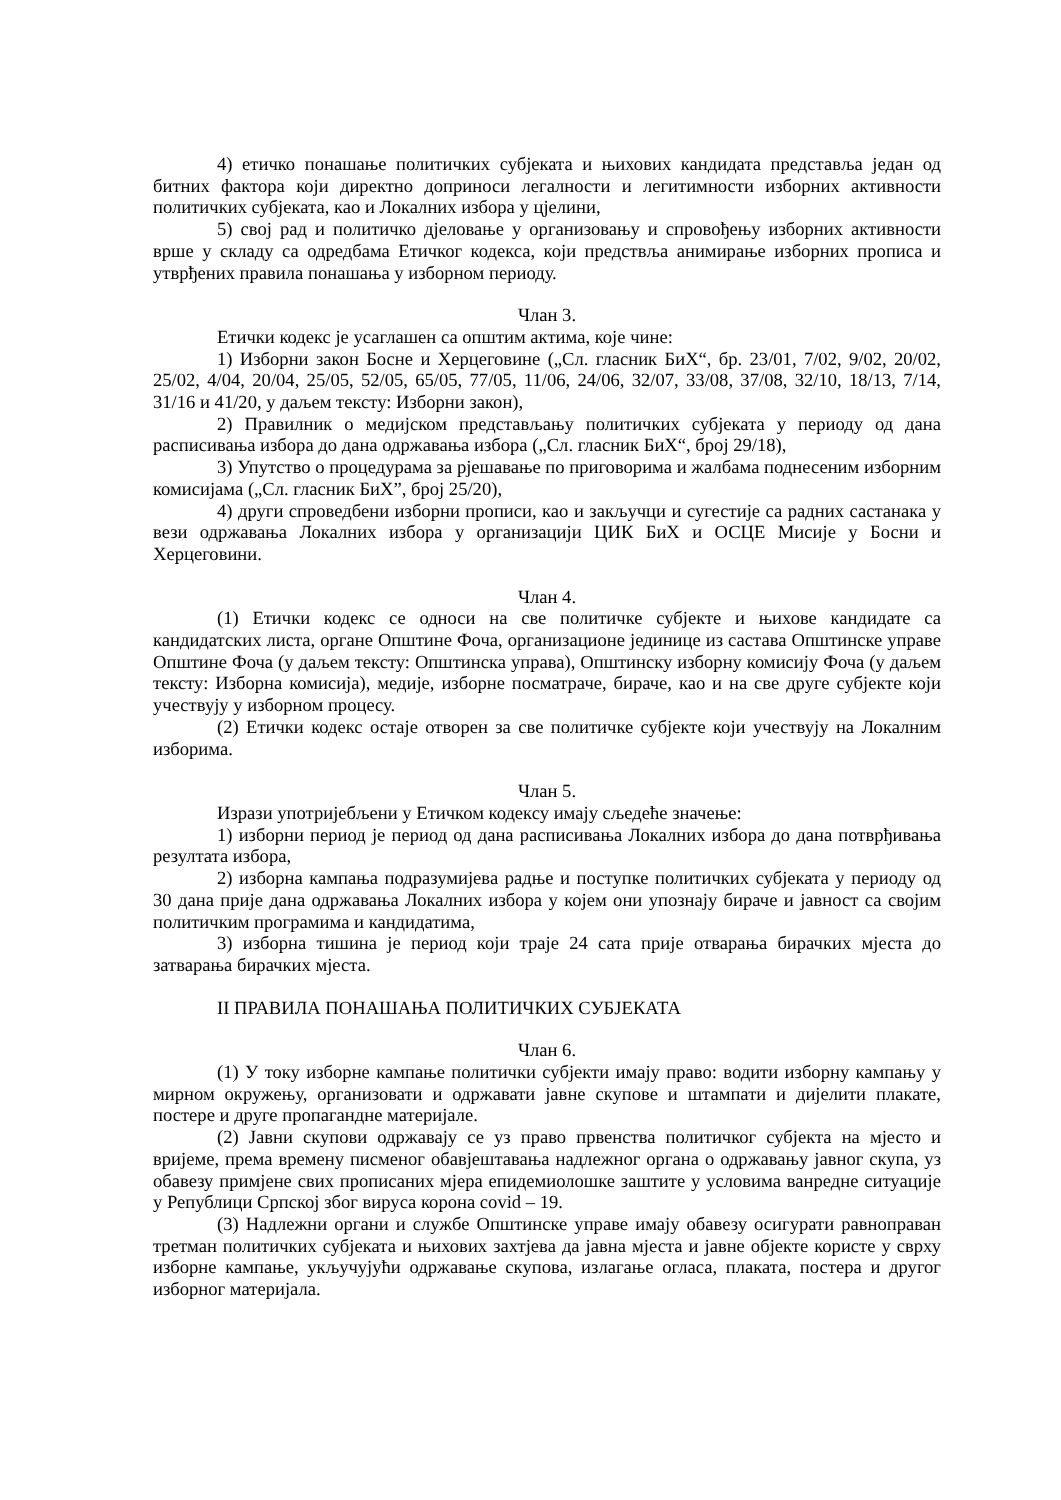4) етичко понашање политичких субјеката и њихових кандидата представља један од битних фактора који директно доприноси легалности и легитимности изборних активности политичких субјеката, као и Локалних избора у цјелини,
5) свој рад и политичко дјеловање у организовању и спровођењу изборних активности врше у складу са одредбама Етичког кодекса, који предствља анимирање изборних прописа и утврђених правила понашања у изборном периоду.
Члан 3.
Етички кодекс је усаглашен са општим актима, које чине:
1) Изборни закон Босне и Херцеговине („Сл. гласник БиХ“, бр. 23/01, 7/02, 9/02, 20/02, 25/02, 4/04, 20/04, 25/05, 52/05, 65/05, 77/05, 11/06, 24/06, 32/07, 33/08, 37/08, 32/10, 18/13, 7/14, 31/16 и 41/20, у даљем тексту: Изборни закон),
2) Правилник о медијском представљању политичких субјеката у периоду од дана расписивања избора до дана одржавања избора („Сл. гласник БиХ“, број 29/18),
3) Упутство о процедурама за рјешавање по приговорима и жалбама поднесеним изборним комисијама („Сл. гласник БиХ”, број 25/20),
4) други спроведбени изборни прописи, као и закључци и сугестије са радних састанака у вези одржавања Локалних избора у организацији ЦИК БиХ и ОСЦЕ Мисије у Босни и Херцеговини.
Члан 4.
(1) Етички кодекс се односи на све политичке субјекте и њихове кандидате са кандидатских листа, органе Општине Фоча, организационе јединице из састава Општинске управе Општине Фоча (у даљем тексту: Општинска управа), Општинску изборну комисију Фоча (у даљем тексту: Изборна комисија), медије, изборне посматраче, бираче, као и на све друге субјекте који учествују у изборном процесу.
(2) Етички кодекс остаје отворен за све политичке субјекте који учествују на Локалним изборима.
Члан 5.
Изрази употријебљени у Етичком кодексу имају сљедеће значење:
1) изборни период је период од дана расписивања Локалних избора до дана потврђивања резултата избора,
2) изборна кампања подразумијева радње и поступке политичких субјеката у периоду од 30 дана прије дана одржавања Локалних избора у којем они упознају бираче и јавност са својим политичким програмима и кандидатима,
3) изборна тишина је период који траје 24 сата прије отварања бирачких мјеста до затварања бирачких мјеста.
II ПРАВИЛА ПОНАШАЊА ПОЛИТИЧКИХ СУБЈЕКАТА
Члан 6.
(1) У току изборне кампање политички субјекти имају право: водити изборну кампању у мирном окружењу, организовати и одржавати јавне скупове и штампати и дијелити плакате, постере и друге пропагандне материјале.
(2) Јавни скупови одржавају се уз право првенства политичког субјекта на мјесто и вријеме, према времену писменог обавјештавања надлежног органа о одржавању јавног скупа, уз обавезу примјене свих прописаних мјера епидемиолошке заштите у условима ванредне ситуације у Републици Српској због вируса корона covid – 19.
(3) Надлежни органи и службе Општинске управе имају обавезу осигурати равноправан третман политичких субјеката и њихових захтјева да јавна мјеста и јавне објекте користе у сврху изборне кампање, укључујући одржавање скупова, излагање огласа, плаката, постера и другог изборног материјала.